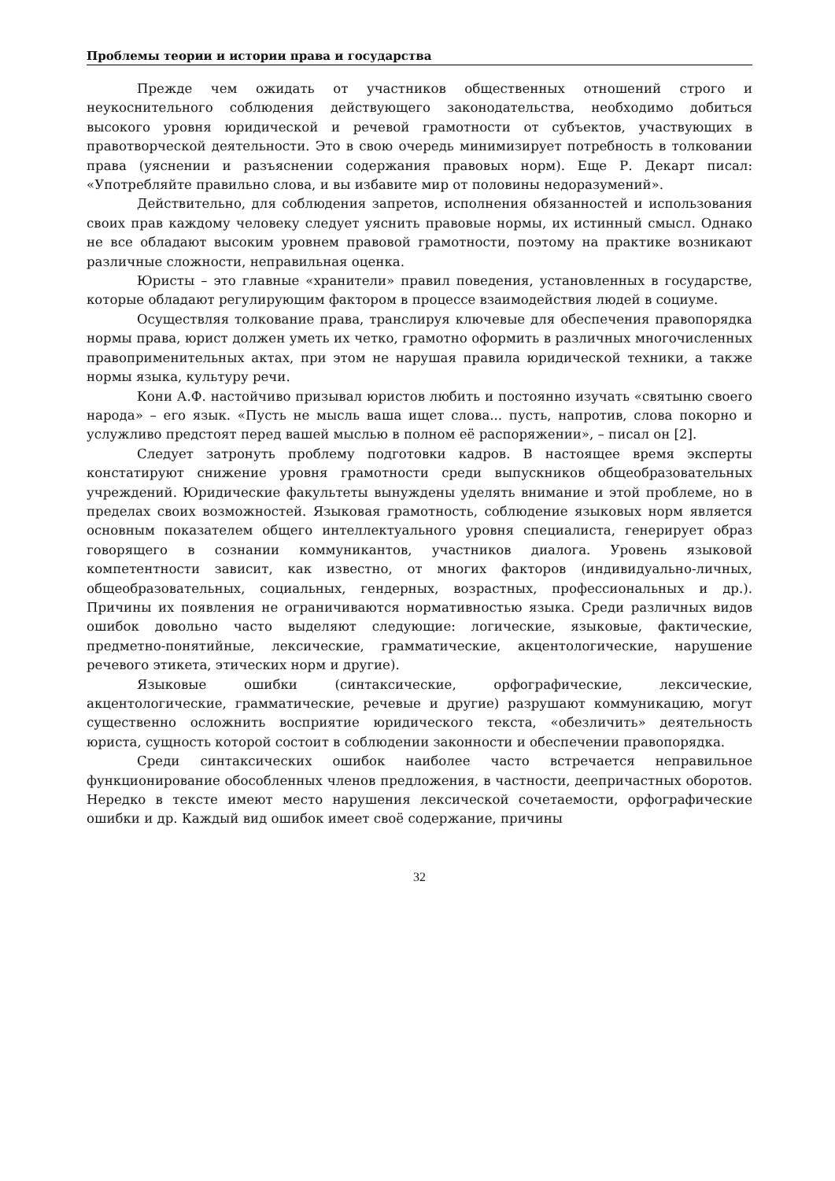Проблемы теории и истории права и государства
Прежде чем ожидать от участников общественных отношений строго и неукоснительного соблюдения действующего законодательства, необходимо добиться высокого уровня юридической и речевой грамотности от субъектов, участвующих в правотворческой деятельности. Это в свою очередь минимизирует потребность в толковании права (уяснении и разъяснении содержания правовых норм). Еще Р. Декарт писал: «Употребляйте правильно слова, и вы избавите мир от половины недоразумений».
Действительно, для соблюдения запретов, исполнения обязанностей и использования своих прав каждому человеку следует уяснить правовые нормы, их истинный смысл. Однако не все обладают высоким уровнем правовой грамотности, поэтому на практике возникают различные сложности, неправильная оценка.
Юристы – это главные «хранители» правил поведения, установленных в государстве, которые обладают регулирующим фактором в процессе взаимодействия людей в социуме.
Осуществляя толкование права, транслируя ключевые для обеспечения правопорядка нормы права, юрист должен уметь их четко, грамотно оформить в различных многочисленных правоприменительных актах, при этом не нарушая правила юридической техники, а также нормы языка, культуру речи.
Кони А.Ф. настойчиво призывал юристов любить и постоянно изучать «святыню своего народа» – его язык. «Пусть не мысль ваша ищет слова... пусть, напротив, слова покорно и услужливо предстоят перед вашей мыслью в полном её распоряжении», – писал он [2].
Следует затронуть проблему подготовки кадров. В настоящее время эксперты констатируют снижение уровня грамотности среди выпускников общеобразовательных учреждений. Юридические факультеты вынуждены уделять внимание и этой проблеме, но в пределах своих возможностей. Языковая грамотность, соблюдение языковых норм является основным показателем общего интеллектуального уровня специалиста, генерирует образ говорящего в сознании коммуникантов, участников диалога. Уровень языковой компетентности зависит, как известно, от многих факторов (индивидуально-личных, общеобразовательных, социальных, гендерных, возрастных, профессиональных и др.). Причины их появления не ограничиваются нормативностью языка. Среди различных видов ошибок довольно часто выделяют следующие: логические, языковые, фактические, предметно-понятийные, лексические, грамматические, акцентологические, нарушение речевого этикета, этических норм и другие).
Языковые ошибки (синтаксические, орфографические, лексические, акцентологические, грамматические, речевые и другие) разрушают коммуникацию, могут существенно осложнить восприятие юридического текста, «обезличить» деятельность юриста, сущность которой состоит в соблюдении законности и обеспечении правопорядка.
Среди синтаксических ошибок наиболее часто встречается неправильное функционирование обособленных членов предложения, в частности, деепричастных оборотов. Нередко в тексте имеют место нарушения лексической сочетаемости, орфографические ошибки и др. Каждый вид ошибок имеет своё содержание, причины
32